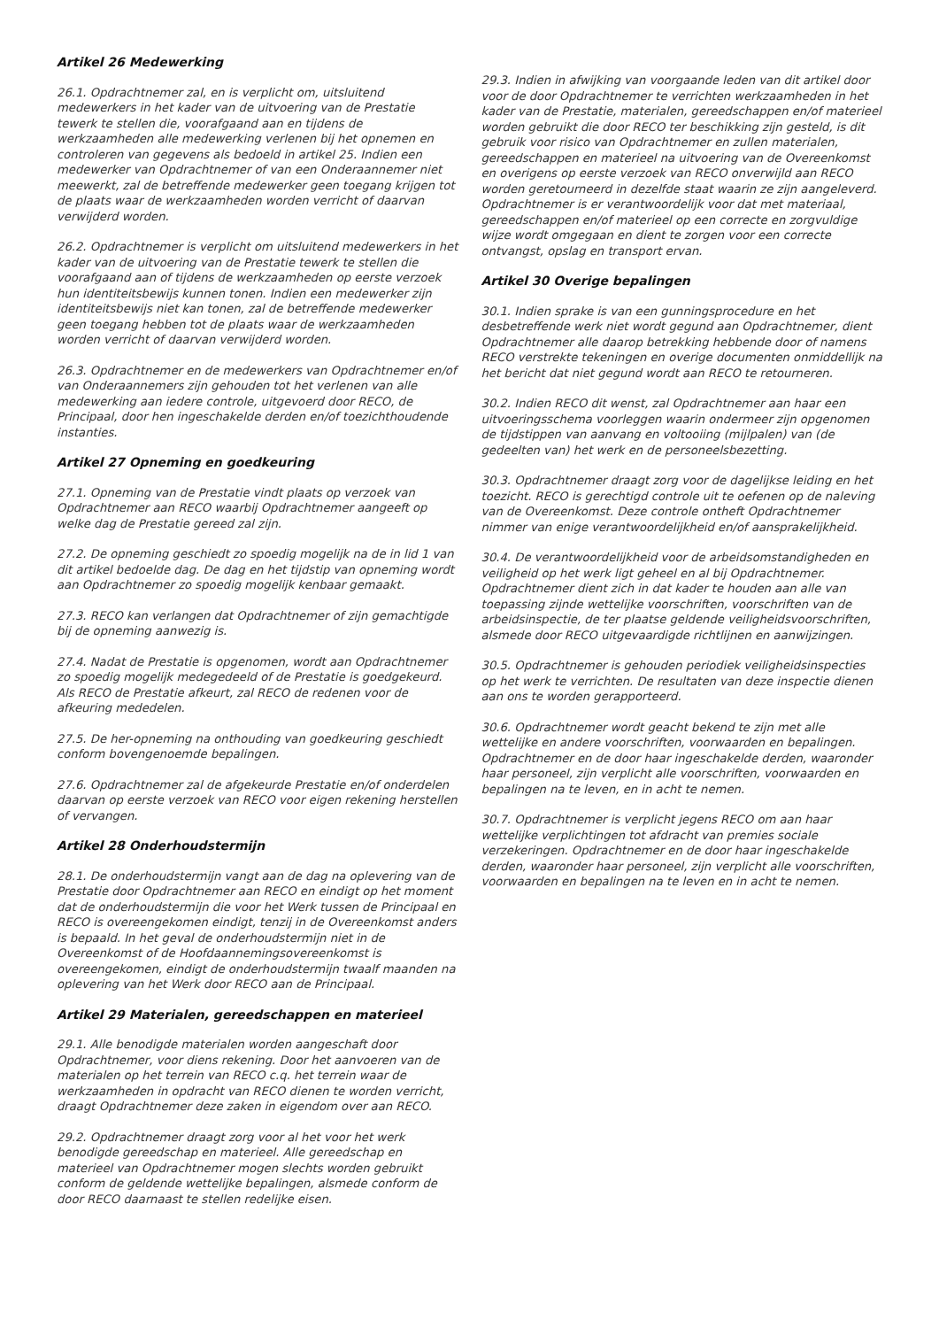Artikel 26 Medewerking
26.1. Opdrachtnemer zal, en is verplicht om, uitsluitend medewerkers in het kader van de uitvoering van de Prestatie tewerk te stellen die, voorafgaand aan en tijdens de werkzaamheden alle medewerking verlenen bij het opnemen en controleren van gegevens als bedoeld in artikel 25. Indien een medewerker van Opdrachtnemer of van een Onderaannemer niet meewerkt, zal de betreffende medewerker geen toegang krijgen tot de plaats waar de werkzaamheden worden verricht of daarvan verwijderd worden.
26.2. Opdrachtnemer is verplicht om uitsluitend medewerkers in het kader van de uitvoering van de Prestatie tewerk te stellen die voorafgaand aan of tijdens de werkzaamheden op eerste verzoek hun identiteitsbewijs kunnen tonen. Indien een medewerker zijn identiteitsbewijs niet kan tonen, zal de betreffende medewerker geen toegang hebben tot de plaats waar de werkzaamheden worden verricht of daarvan verwijderd worden.
26.3. Opdrachtnemer en de medewerkers van Opdrachtnemer en/of van Onderaannemers zijn gehouden tot het verlenen van alle medewerking aan iedere controle, uitgevoerd door RECO, de Principaal, door hen ingeschakelde derden en/of toezichthoudende instanties.
Artikel 27 Opneming en goedkeuring
27.1. Opneming van de Prestatie vindt plaats op verzoek van Opdrachtnemer aan RECO waarbij Opdrachtnemer aangeeft op welke dag de Prestatie gereed zal zijn.
27.2. De opneming geschiedt zo spoedig mogelijk na de in lid 1 van dit artikel bedoelde dag. De dag en het tijdstip van opneming wordt aan Opdrachtnemer zo spoedig mogelijk kenbaar gemaakt.
27.3. RECO kan verlangen dat Opdrachtnemer of zijn gemachtigde bij de opneming aanwezig is.
27.4. Nadat de Prestatie is opgenomen, wordt aan Opdrachtnemer zo spoedig mogelijk medegedeeld of de Prestatie is goedgekeurd. Als RECO de Prestatie afkeurt, zal RECO de redenen voor de afkeuring mededelen.
27.5. De her-opneming na onthouding van goedkeuring geschiedt conform bovengenoemde bepalingen.
27.6. Opdrachtnemer zal de afgekeurde Prestatie en/of onderdelen daarvan op eerste verzoek van RECO voor eigen rekening herstellen of vervangen.
Artikel 28 Onderhoudstermijn
28.1. De onderhoudstermijn vangt aan de dag na oplevering van de Prestatie door Opdrachtnemer aan RECO en eindigt op het moment dat de onderhoudstermijn die voor het Werk tussen de Principaal en RECO is overeengekomen eindigt, tenzij in de Overeenkomst anders is bepaald. In het geval de onderhoudstermijn niet in de Overeenkomst of de Hoofdaannemingsovereenkomst is overeengekomen, eindigt de onderhoudstermijn twaalf maanden na oplevering van het Werk door RECO aan de Principaal.
Artikel 29 Materialen, gereedschappen en materieel
29.1. Alle benodigde materialen worden aangeschaft door Opdrachtnemer, voor diens rekening. Door het aanvoeren van de materialen op het terrein van RECO c.q. het terrein waar de werkzaamheden in opdracht van RECO dienen te worden verricht, draagt Opdrachtnemer deze zaken in eigendom over aan RECO.
29.2. Opdrachtnemer draagt zorg voor al het voor het werk benodigde gereedschap en materieel. Alle gereedschap en materieel van Opdrachtnemer mogen slechts worden gebruikt conform de geldende wettelijke bepalingen, alsmede conform de door RECO daarnaast te stellen redelijke eisen.
29.3. Indien in afwijking van voorgaande leden van dit artikel door voor de door Opdrachtnemer te verrichten werkzaamheden in het kader van de Prestatie, materialen, gereedschappen en/of materieel worden gebruikt die door RECO ter beschikking zijn gesteld, is dit gebruik voor risico van Opdrachtnemer en zullen materialen, gereedschappen en materieel na uitvoering van de Overeenkomst en overigens op eerste verzoek van RECO onverwijld aan RECO worden geretourneerd in dezelfde staat waarin ze zijn aangeleverd. Opdrachtnemer is er verantwoordelijk voor dat met materiaal, gereedschappen en/of materieel op een correcte en zorgvuldige wijze wordt omgegaan en dient te zorgen voor een correcte ontvangst, opslag en transport ervan.
Artikel 30 Overige bepalingen
30.1. Indien sprake is van een gunningsprocedure en het desbetreffende werk niet wordt gegund aan Opdrachtnemer, dient Opdrachtnemer alle daarop betrekking hebbende door of namens RECO verstrekte tekeningen en overige documenten onmiddellijk na het bericht dat niet gegund wordt aan RECO te retourneren.
30.2. Indien RECO dit wenst, zal Opdrachtnemer aan haar een uitvoeringsschema voorleggen waarin ondermeer zijn opgenomen de tijdstippen van aanvang en voltooiing (mijlpalen) van (de gedeelten van) het werk en de personeelsbezetting.
30.3. Opdrachtnemer draagt zorg voor de dagelijkse leiding en het toezicht. RECO is gerechtigd controle uit te oefenen op de naleving van de Overeenkomst. Deze controle ontheft Opdrachtnemer nimmer van enige verantwoordelijkheid en/of aansprakelijkheid.
30.4. De verantwoordelijkheid voor de arbeidsomstandigheden en veiligheid op het werk ligt geheel en al bij Opdrachtnemer. Opdrachtnemer dient zich in dat kader te houden aan alle van toepassing zijnde wettelijke voorschriften, voorschriften van de arbeidsinspectie, de ter plaatse geldende veiligheidsvoorschriften, alsmede door RECO uitgevaardigde richtlijnen en aanwijzingen.
30.5. Opdrachtnemer is gehouden periodiek veiligheidsinspecties op het werk te verrichten. De resultaten van deze inspectie dienen aan ons te worden gerapporteerd.
30.6. Opdrachtnemer wordt geacht bekend te zijn met alle wettelijke en andere voorschriften, voorwaarden en bepalingen. Opdrachtnemer en de door haar ingeschakelde derden, waaronder haar personeel, zijn verplicht alle voorschriften, voorwaarden en bepalingen na te leven, en in acht te nemen.
30.7. Opdrachtnemer is verplicht jegens RECO om aan haar wettelijke verplichtingen tot afdracht van premies sociale verzekeringen. Opdrachtnemer en de door haar ingeschakelde derden, waaronder haar personeel, zijn verplicht alle voorschriften, voorwaarden en bepalingen na te leven en in acht te nemen.